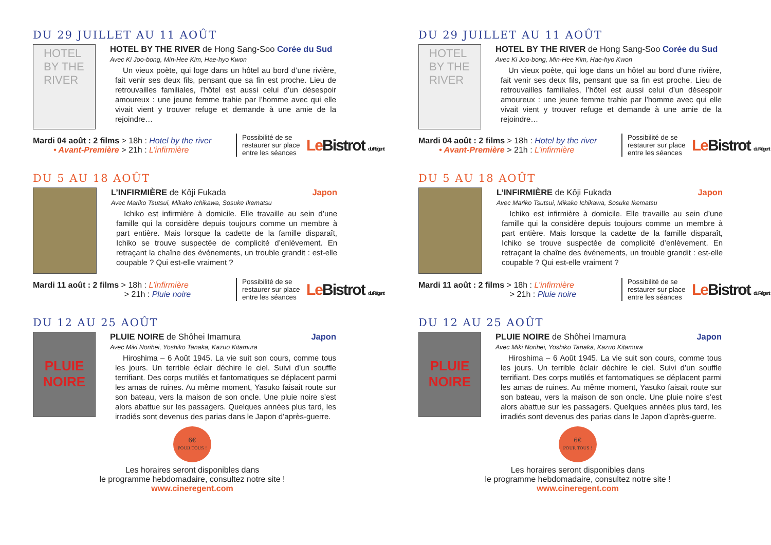DU 29 JUILLET AU 11 AOÛT
HOTEL BY THE RIVER
HOTEL BY THE RIVER de Hong Sang-Soo Corée du Sud
Avec Ki Joo-bong, Min-Hee Kim, Hae-hyo Kwon
Un vieux poète, qui loge dans un hôtel au bord d’une rivière, fait venir ses deux fils, pensant que sa fin est proche. Lieu de retrouvailles familiales, l’hôtel est aussi celui d’un désespoir amoureux : une jeune femme trahie par l’homme avec qui elle vivait vient y trouver refuge et demande à une amie de la rejoindre…
Mardi 04 août : 2 films > 18h : Hotel by the river
• Avant-Première > 21h : L’infirmière
Possibilité de se restaurer sur place entre les séances
Le Bistrot du Régent
DU 5 AU 18 AOÛT
L’INFIRMIÈRE de Kôji Fukada Japon
Avec Mariko Tsutsui, Mikako Ichikawa, Sosuke Ikematsu
Ichiko est infirmière à domicile. Elle travaille au sein d’une famille qui la considère depuis toujours comme un membre à part entière. Mais lorsque la cadette de la famille disparaît, Ichiko se trouve suspectée de complicité d’enlèvement. En retraçant la chaîne des événements, un trouble grandit : est-elle coupable ? Qui est-elle vraiment ?
Mardi 11 août : 2 films > 18h : L’infirmière
> 21h : Pluie noire
Possibilité de se restaurer sur place entre les séances
Le Bistrot du Régent
DU 12 AU 25 AOÛT
PLUIE NOIRE
PLUIE NOIRE de Shôhei Imamura Japon
Avec Miki Norihei, Yoshiko Tanaka, Kazuo Kitamura
Hiroshima – 6 Août 1945. La vie suit son cours, comme tous les jours. Un terrible éclair déchire le ciel. Suivi d’un souffle terrifiant. Des corps mutilés et fantomatiques se déplacent parmi les amas de ruines. Au même moment, Yasuko faisait route sur son bateau, vers la maison de son oncle. Une pluie noire s’est alors abattue sur les passagers. Quelques années plus tard, les irradiés sont devenus des parias dans le Japon d’après-guerre.
6€
POUR TOUS !
Les horaires seront disponibles dans
le programme hebdomadaire, consultez notre site !
www.cineregent.com
DU 29 JUILLET AU 11 AOÛT
HOTEL BY THE RIVER
HOTEL BY THE RIVER de Hong Sang-Soo Corée du Sud
Avec Ki Joo-bong, Min-Hee Kim, Hae-hyo Kwon
Un vieux poète, qui loge dans un hôtel au bord d’une rivière, fait venir ses deux fils, pensant que sa fin est proche. Lieu de retrouvailles familiales, l’hôtel est aussi celui d’un désespoir amoureux : une jeune femme trahie par l’homme avec qui elle vivait vient y trouver refuge et demande à une amie de la rejoindre…
Mardi 04 août : 2 films > 18h : Hotel by the river
• Avant-Première > 21h : L’infirmière
Possibilité de se restaurer sur place entre les séances
Le Bistrot du Régent
DU 5 AU 18 AOÛT
L’INFIRMIÈRE de Kôji Fukada Japon
Avec Mariko Tsutsui, Mikako Ichikawa, Sosuke Ikematsu
Ichiko est infirmière à domicile. Elle travaille au sein d’une famille qui la considère depuis toujours comme un membre à part entière. Mais lorsque la cadette de la famille disparaît, Ichiko se trouve suspectée de complicité d’enlèvement. En retraçant la chaîne des événements, un trouble grandit : est-elle coupable ? Qui est-elle vraiment ?
Mardi 11 août : 2 films > 18h : L’infirmière
> 21h : Pluie noire
Possibilité de se restaurer sur place entre les séances
Le Bistrot du Régent
DU 12 AU 25 AOÛT
PLUIE NOIRE
PLUIE NOIRE de Shôhei Imamura Japon
Avec Miki Norihei, Yoshiko Tanaka, Kazuo Kitamura
Hiroshima – 6 Août 1945. La vie suit son cours, comme tous les jours. Un terrible éclair déchire le ciel. Suivi d’un souffle terrifiant. Des corps mutilés et fantomatiques se déplacent parmi les amas de ruines. Au même moment, Yasuko faisait route sur son bateau, vers la maison de son oncle. Une pluie noire s’est alors abattue sur les passagers. Quelques années plus tard, les irradiés sont devenus des parias dans le Japon d’après-guerre.
6€
POUR TOUS !
Les horaires seront disponibles dans
le programme hebdomadaire, consultez notre site !
www.cineregent.com